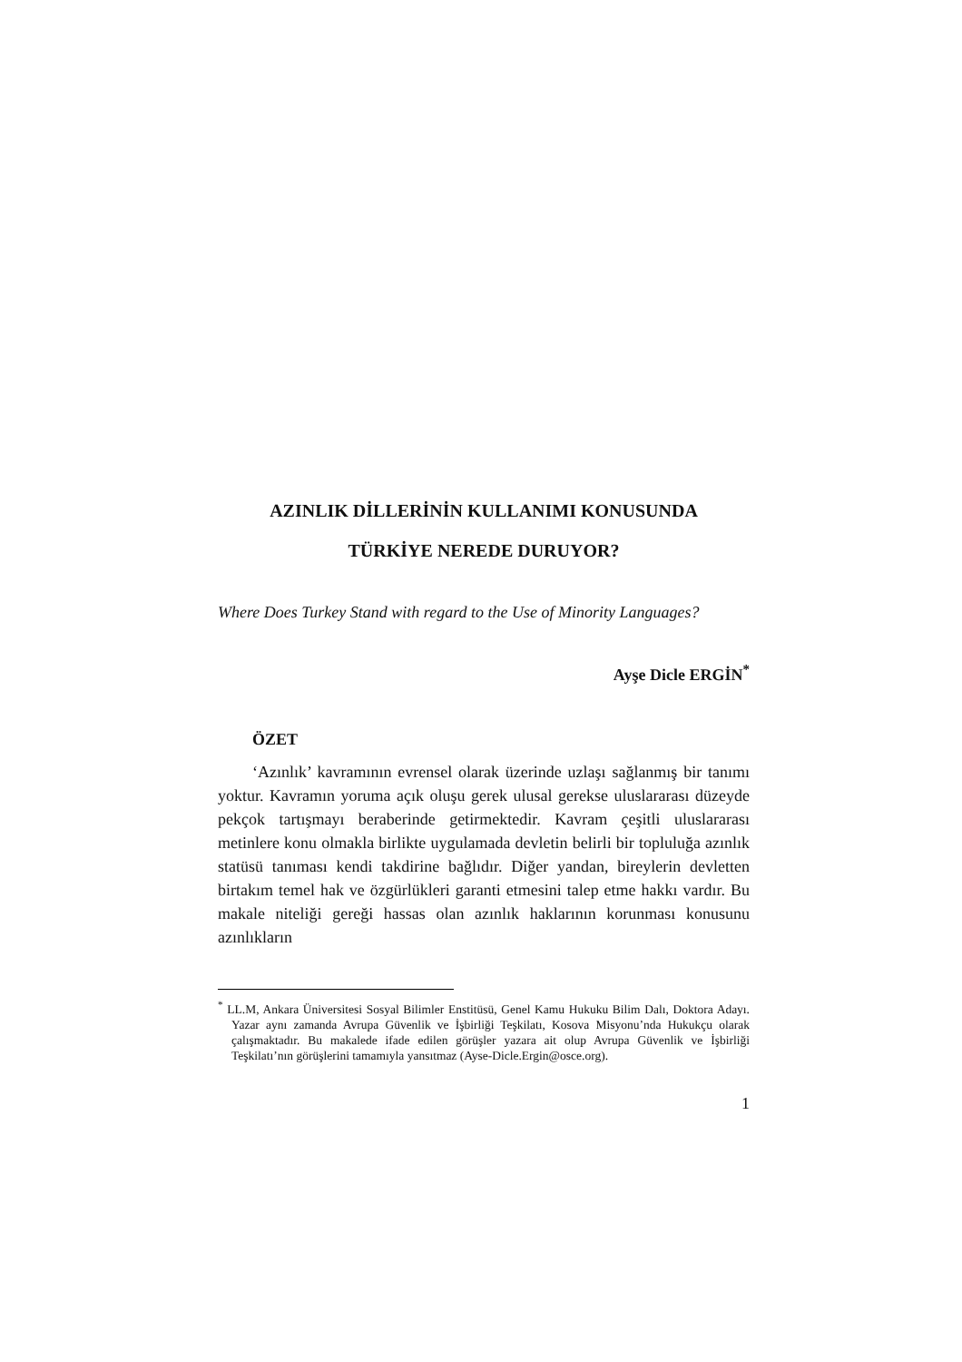AZINLIK DİLLERİNİN KULLANIMI KONUSUNDA
TÜRKİYE NEREDE DURUYOR?
Where Does Turkey Stand with regard to the Use of Minority Languages?
Ayşe Dicle ERGİN<sup>*</sup>
ÖZET
‘Azınlık’ kavramının evrensel olarak üzerinde uzlaşı sağlanmış bir tanımı yoktur. Kavramın yoruma açık oluşu gerek ulusal gerekse uluslararası düzeyde pekçok tartışmayı beraberinde getirmektedir. Kavram çeşitli uluslararası metinlere konu olmakla birlikte uygulamada devletin belirli bir topluluğa azınlık statüsü tanıması kendi takdirine bağlıdır. Diğer yandan, bireylerin devletten birtakım temel hak ve özgürlükleri garanti etmesini talep etme hakkı vardır. Bu makale niteliği gereği hassas olan azınlık haklarının korunması konusunu azınlıkların
<sup>*</sup> LL.M, Ankara Üniversitesi Sosyal Bilimler Enstitüsü, Genel Kamu Hukuku Bilim Dalı, Doktora Adayı. Yazar aynı zamanda Avrupa Güvenlik ve İşbirliği Teşkilatı, Kosova Misyonu’nda Hukukçu olarak çalışmaktadır. Bu makalede ifade edilen görüşler yazara ait olup Avrupa Güvenlik ve İşbirliği Teşkilatı’nın görüşlerini tamamıyla yansıtmaz (Ayse-Dicle.Ergin@osce.org).
1